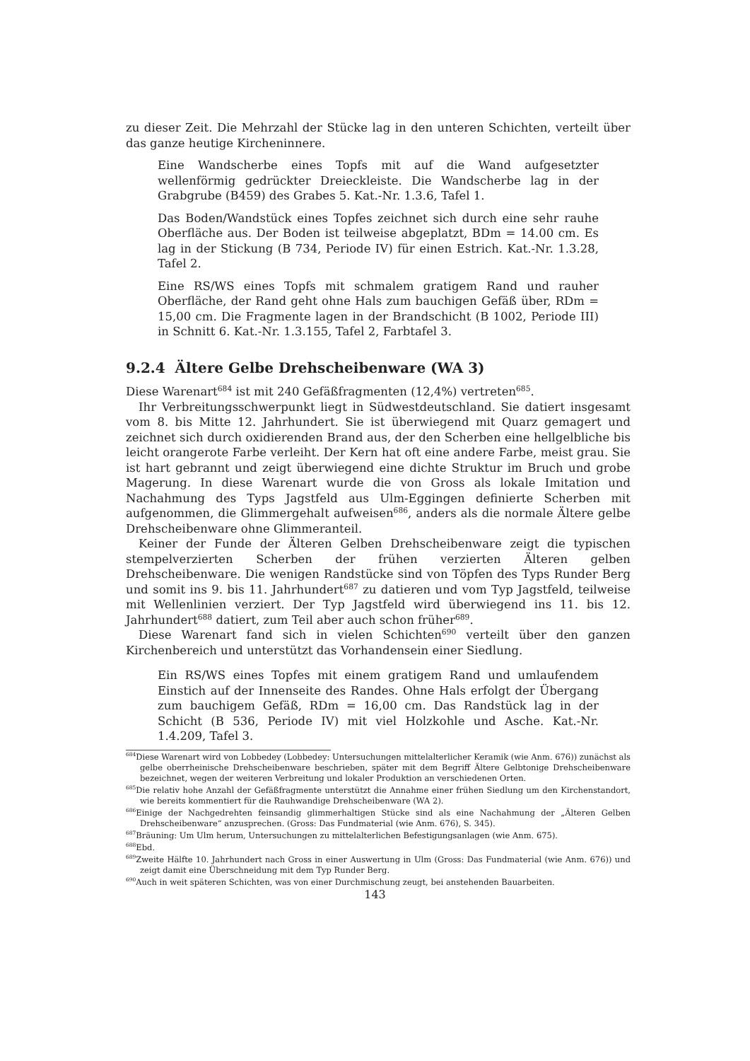zu dieser Zeit. Die Mehrzahl der Stücke lag in den unteren Schichten, verteilt über das ganze heutige Kircheninnere.
Eine Wandscherbe eines Topfs mit auf die Wand aufgesetzter wellenförmig gedrückter Dreieckleiste. Die Wandscherbe lag in der Grabgrube (B459) des Grabes 5. Kat.-Nr. 1.3.6, Tafel 1.
Das Boden/Wandstück eines Topfes zeichnet sich durch eine sehr rauhe Oberfläche aus. Der Boden ist teilweise abgeplatzt, BDm = 14.00 cm. Es lag in der Stickung (B 734, Periode IV) für einen Estrich. Kat.-Nr. 1.3.28, Tafel 2.
Eine RS/WS eines Topfs mit schmalem gratigem Rand und rauher Oberfläche, der Rand geht ohne Hals zum bauchigen Gefäß über, RDm = 15,00 cm. Die Fragmente lagen in der Brandschicht (B 1002, Periode III) in Schnitt 6. Kat.-Nr. 1.3.155, Tafel 2, Farbtafel 3.
9.2.4 Ältere Gelbe Drehscheibenware (WA 3)
Diese Warenart<sup>684</sup> ist mit 240 Gefäßfragmenten (12,4%) vertreten<sup>685</sup>.
Ihr Verbreitungsschwerpunkt liegt in Südwestdeutschland. Sie datiert insgesamt vom 8. bis Mitte 12. Jahrhundert. Sie ist überwiegend mit Quarz gemagert und zeichnet sich durch oxidierenden Brand aus, der den Scherben eine hellgelbliche bis leicht orangerote Farbe verleiht. Der Kern hat oft eine andere Farbe, meist grau. Sie ist hart gebrannt und zeigt überwiegend eine dichte Struktur im Bruch und grobe Magerung. In diese Warenart wurde die von Gross als lokale Imitation und Nachahmung des Typs Jagstfeld aus Ulm-Eggingen definierte Scherben mit aufgenommen, die Glimmergehalt aufweisen<sup>686</sup>, anders als die normale Ältere gelbe Drehscheibenware ohne Glimmeranteil.
Keiner der Funde der Älteren Gelben Drehscheibenware zeigt die typischen stempelverzierten Scherben der frühen verzierten Älteren gelben Drehscheibenware. Die wenigen Randstücke sind von Töpfen des Typs Runder Berg und somit ins 9. bis 11. Jahrhundert<sup>687</sup> zu datieren und vom Typ Jagstfeld, teilweise mit Wellenlinien verziert. Der Typ Jagstfeld wird überwiegend ins 11. bis 12. Jahrhundert<sup>688</sup> datiert, zum Teil aber auch schon früher<sup>689</sup>.
Diese Warenart fand sich in vielen Schichten<sup>690</sup> verteilt über den ganzen Kirchenbereich und unterstützt das Vorhandensein einer Siedlung.
Ein RS/WS eines Topfes mit einem gratigem Rand und umlaufendem Einstich auf der Innenseite des Randes. Ohne Hals erfolgt der Übergang zum bauchigem Gefäß, RDm = 16,00 cm. Das Randstück lag in der Schicht (B 536, Periode IV) mit viel Holzkohle und Asche. Kat.-Nr. 1.4.209, Tafel 3.
<sup>684</sup> Diese Warenart wird von Lobbedey (Lobbedey: Untersuchungen mittelalterlicher Keramik (wie Anm. 676)) zunächst als gelbe oberrheinische Drehscheibenware beschrieben, später mit dem Begriff Ältere Gelbtonige Drehscheibenware bezeichnet, wegen der weiteren Verbreitung und lokaler Produktion an verschiedenen Orten.
<sup>685</sup> Die relativ hohe Anzahl der Gefäßfragmente unterstützt die Annahme einer frühen Siedlung um den Kirchenstandort, wie bereits kommentiert für die Rauhwandige Drehscheibenware (WA 2).
<sup>686</sup> Einige der Nachgedrehten feinsandig glimmerhaltigen Stücke sind als eine Nachahmung der „Älteren Gelben Drehscheibenware“ anzusprechen. (Gross: Das Fundmaterial (wie Anm. 676), S. 345).
<sup>687</sup>Bräuning: Um Ulm herum, Untersuchungen zu mittelalterlichen Befestigungsanlagen (wie Anm. 675).
<sup>688</sup> Ebd.
<sup>689</sup> Zweite Hälfte 10. Jahrhundert nach Gross in einer Auswertung in Ulm (Gross: Das Fundmaterial (wie Anm. 676)) und zeigt damit eine Überschneidung mit dem Typ Runder Berg.
<sup>690</sup> Auch in weit späteren Schichten, was von einer Durchmischung zeugt, bei anstehenden Bauarbeiten.
143